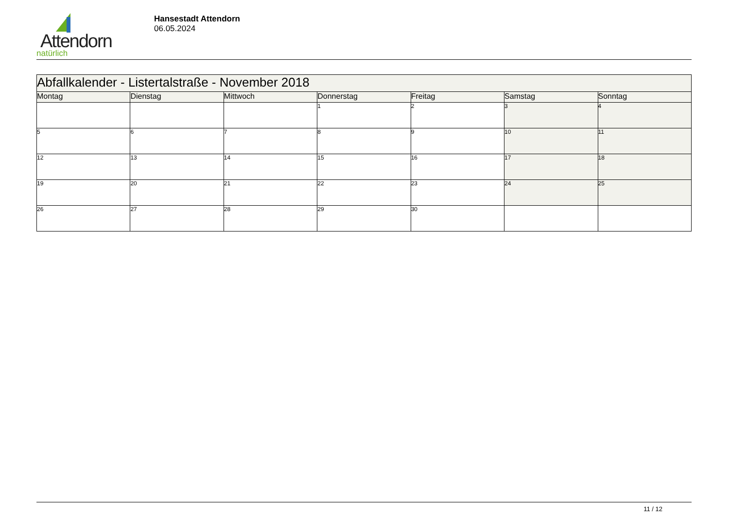Attendorn
natürlich
Hansestadt Attendorn
06.05.2024
| Abfallkalender - Listertalstraße - November 2018 | | | | | | |
| Montag | Dienstag | Mittwoch | Donnerstag | Freitag | Samstag | Sonntag |
| | | | 1 | 2 | 3 | 4 |
| 5 | 6 | 7 | 8 | 9 | 10 | 11 |
| 12 | 13 | 14 | 15 | 16 | 17 | 18 |
| 19 | 20 | 21 | 22 | 23 | 24 | 25 |
| 26 | 27 | 28 | 29 | 30 | | |
11 / 12